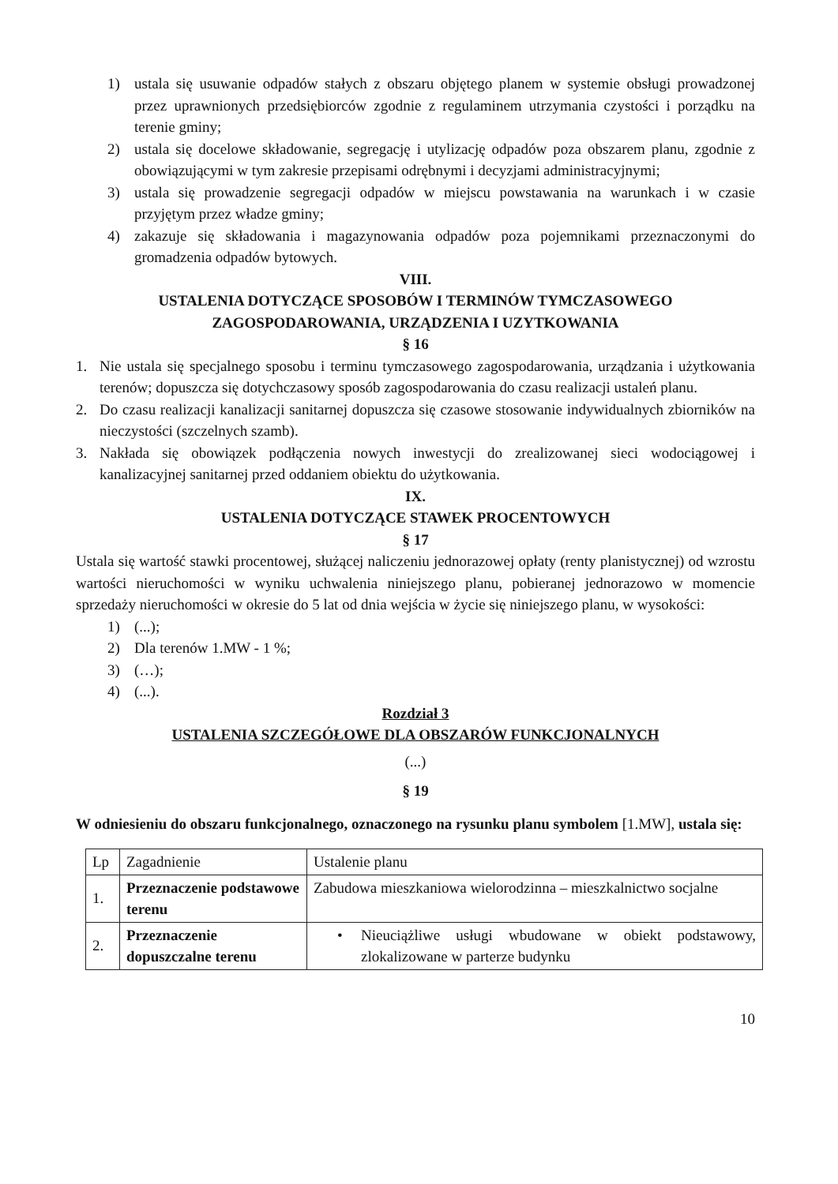1) ustala się usuwanie odpadów stałych z obszaru objętego planem w systemie obsługi prowadzonej przez uprawnionych przedsiębiorców zgodnie z regulaminem utrzymania czystości i porządku na terenie gminy;
2) ustala się docelowe składowanie, segregację i utylizację odpadów poza obszarem planu, zgodnie z obowiązującymi w tym zakresie przepisami odrębnymi i decyzjami administracyjnymi;
3) ustala się prowadzenie segregacji odpadów w miejscu powstawania na warunkach i w czasie przyjętym przez władze gminy;
4) zakazuje się składowania i magazynowania odpadów poza pojemnikami przeznaczonymi do gromadzenia odpadów bytowych.
VIII.
USTALENIA DOTYCZĄCE SPOSOBÓW I TERMINÓW TYMCZASOWEGO ZAGOSPODAROWANIA, URZĄDZENIA I UZYTKOWANIA
§ 16
1. Nie ustala się specjalnego sposobu i terminu tymczasowego zagospodarowania, urządzania i użytkowania terenów; dopuszcza się dotychczasowy sposób zagospodarowania do czasu realizacji ustaleń planu.
2. Do czasu realizacji kanalizacji sanitarnej dopuszcza się czasowe stosowanie indywidualnych zbiorników na nieczystości (szczelnych szamb).
3. Nakłada się obowiązek podłączenia nowych inwestycji do zrealizowanej sieci wodociągowej i kanalizacyjnej sanitarnej przed oddaniem obiektu do użytkowania.
IX.
USTALENIA DOTYCZĄCE STAWEK PROCENTOWYCH
§ 17
Ustala się wartość stawki procentowej, służącej naliczeniu jednorazowej opłaty (renty planistycznej) od wzrostu wartości nieruchomości w wyniku uchwalenia niniejszego planu, pobieranej jednorazowo w momencie sprzedaży nieruchomości w okresie do 5 lat od dnia wejścia w życie się niniejszego planu, w wysokości:
1) (...);
2) Dla terenów 1.MW - 1 %;
3) (…);
4) (...).
Rozdział 3
USTALENIA SZCZEGÓŁOWE DLA OBSZARÓW FUNKCJONALNYCH
(...)
§ 19
W odniesieniu do obszaru funkcjonalnego, oznaczonego na rysunku planu symbolem [1.MW], ustala się:
| Lp | Zagadnienie | Ustalenie planu |
| 1. | Przeznaczenie podstawowe terenu | Zabudowa mieszkaniowa wielorodzinna – mieszkalnictwo socjalne |
| 2. | Przeznaczenie dopuszczalne terenu | • Nieuciążliwe usługi wbudowane w obiekt podstawowy, zlokalizowane w parterze budynku |
10